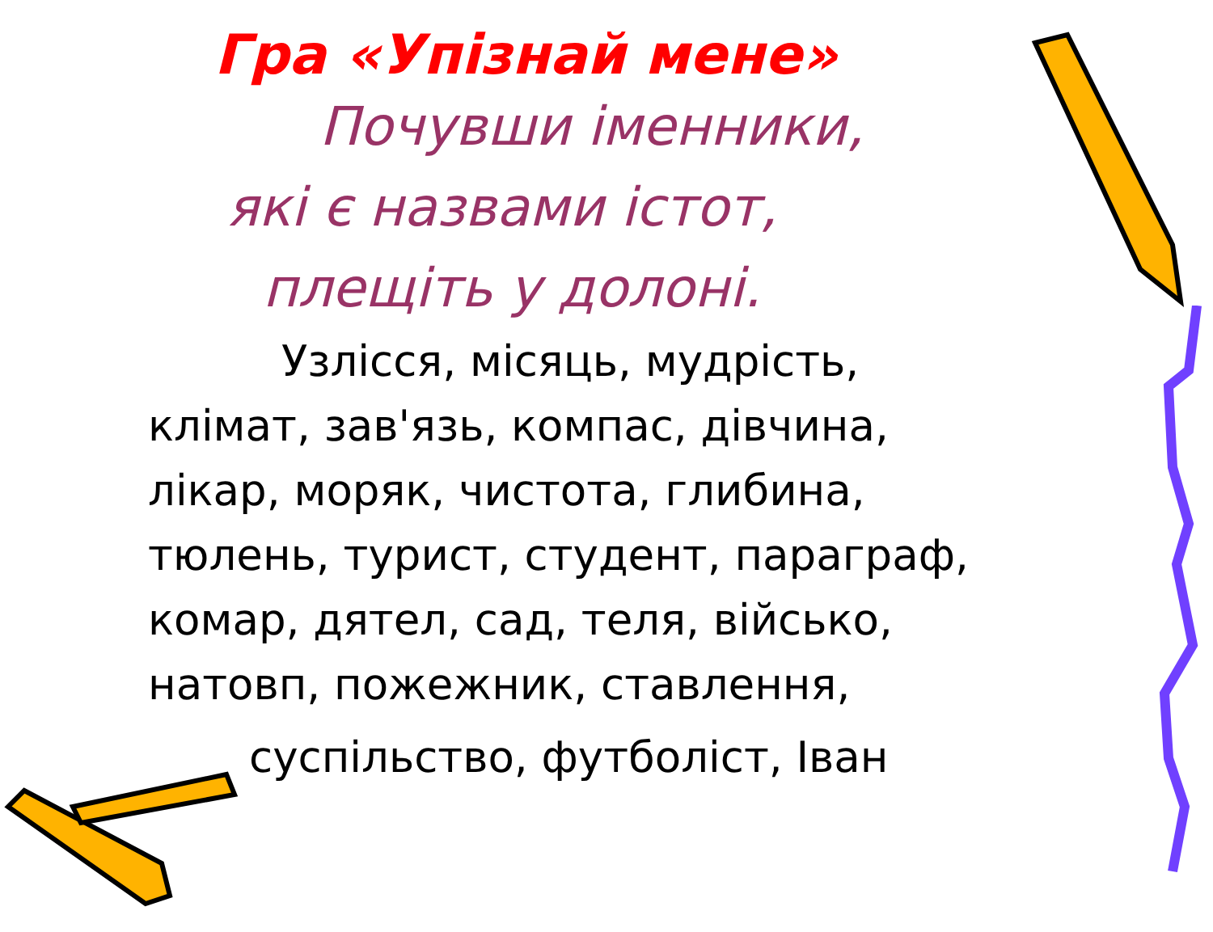Гра «Упізнай мене»
Почувши іменники,
які є назвами істот,
плещіть у долоні.
Узлісся, місяць, мудрість,
клімат, зав'язь, компас, дівчина,
лікар, моряк, чистота, глибина,
тюлень, турист, студент, параграф,
комар, дятел, сад, теля, військо,
натовп, пожежник, ставлення,
суспільство, футболіст, Іван